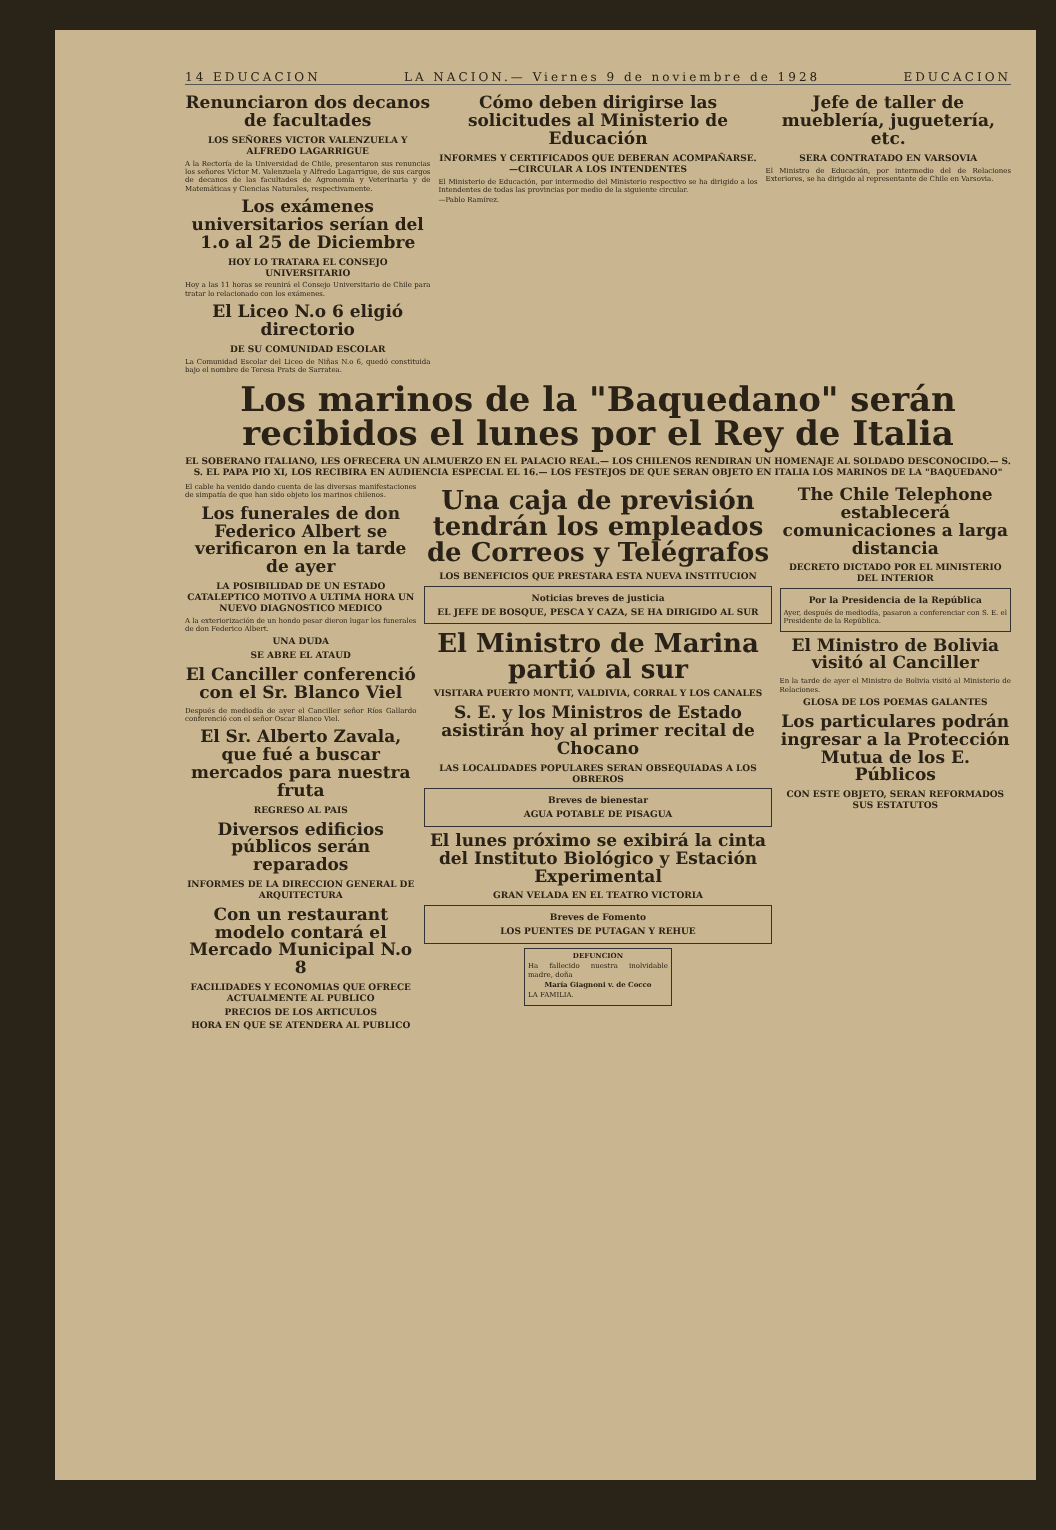14 EDUCACION LA NACION.— Viernes 9 de noviembre de 1928 EDUCACION
Renunciaron dos decanos de facultades
LOS SEÑORES VICTOR VALENZUELA Y ALFREDO LAGARRIGUE
A la Rectoría de la Universidad de Chile, presentaron sus renuncias los señores Víctor M. Valenzuela y Alfredo Lagarrigue, de sus cargos de decanos de las facultades de Agronomía y Veterinaria y de Matemáticas y Ciencias Naturales, respectivamente.
Los exámenes universitarios serían del 1.o al 25 de Diciembre
HOY LO TRATARA EL CONSEJO UNIVERSITARIO
Hoy a las 11 horas se reunirá el Consejo Universitario de Chile para tratar lo relacionado con los exámenes.
El Liceo N.o 6 eligió directorio
DE SU COMUNIDAD ESCOLAR
La Comunidad Escolar del Liceo de Niñas N.o 6, quedó constituida bajo el nombre de Teresa Prats de Sarratea.
Cómo deben dirigirse las solicitudes al Ministerio de Educación
INFORMES Y CERTIFICADOS QUE DEBERAN ACOMPAÑARSE.—CIRCULAR A LOS INTENDENTES
El Ministerio de Educación, por intermedio del Ministerio respectivo se ha dirigido a los Intendentes de todas las provincias por medio de la siguiente circular.
—Pablo Ramírez.
Jefe de taller de mueblería, juguetería, etc.
SERA CONTRATADO EN VARSOVIA
El Ministro de Educación, por intermedio del de Relaciones Exteriores, se ha dirigido al representante de Chile en Varsovia.
Los marinos de la "Baquedano" serán recibidos el lunes por el Rey de Italia
EL SOBERANO ITALIANO, LES OFRECERA UN ALMUERZO EN EL PALACIO REAL.— LOS CHILENOS RENDIRAN UN HOMENAJE AL SOLDADO DESCONOCIDO.— S. S. EL PAPA PIO XI, LOS RECIBIRA EN AUDIENCIA ESPECIAL EL 16.— LOS FESTEJOS DE QUE SERAN OBJETO EN ITALIA LOS MARINOS DE LA "BAQUEDANO"
El cable ha venido dando cuenta de las diversas manifestaciones de simpatía de que han sido objeto los marinos chilenos.
Los funerales de don Federico Albert se verificaron en la tarde de ayer
LA POSIBILIDAD DE UN ESTADO CATALEPTICO MOTIVO A ULTIMA HORA UN NUEVO DIAGNOSTICO MEDICO
A la exteriorización de un hondo pesar dieron lugar los funerales de don Federico Albert.
UNA DUDA
SE ABRE EL ATAUD
El Canciller conferenció con el Sr. Blanco Viel
Después de mediodía de ayer el Canciller señor Ríos Gallardo conferenció con el señor Oscar Blanco Viel.
El Sr. Alberto Zavala, que fué a buscar mercados para nuestra fruta
REGRESO AL PAIS
Diversos edificios públicos serán reparados
INFORMES DE LA DIRECCION GENERAL DE ARQUITECTURA
Con un restaurant modelo contará el Mercado Municipal N.o 8
FACILIDADES Y ECONOMIAS QUE OFRECE ACTUALMENTE AL PUBLICO
PRECIOS DE LOS ARTICULOS
HORA EN QUE SE ATENDERA AL PUBLICO
Una caja de previsión tendrán los empleados de Correos y Telégrafos
LOS BENEFICIOS QUE PRESTARA ESTA NUEVA INSTITUCION
Noticias breves de justicia
EL JEFE DE BOSQUE, PESCA Y CAZA, SE HA DIRIGIDO AL SUR
El Ministro de Marina partió al sur
VISITARA PUERTO MONTT, VALDIVIA, CORRAL Y LOS CANALES
S. E. y los Ministros de Estado asistirán hoy al primer recital de Chocano
LAS LOCALIDADES POPULARES SERAN OBSEQUIADAS A LOS OBREROS
Breves de bienestar
AGUA POTABLE DE PISAGUA
El lunes próximo se exibirá la cinta del Instituto Biológico y Estación Experimental
GRAN VELADA EN EL TEATRO VICTORIA
Breves de Fomento
LOS PUENTES DE PUTAGAN Y REHUE
DEFUNCION
Ha fallecido nuestra inolvidable madre, doña
María Giagnoni v. de Cocco
LA FAMILIA.
The Chile Telephone establecerá comunicaciones a larga distancia
DECRETO DICTADO POR EL MINISTERIO DEL INTERIOR
Por la Presidencia de la República
Ayer, después de mediodía, pasaron a conferenciar con S. E. el Presidente de la República.
El Ministro de Bolivia visitó al Canciller
En la tarde de ayer el Ministro de Bolivia visitó al Ministerio de Relaciones.
GLOSA DE LOS POEMAS GALANTES
Los particulares podrán ingresar a la Protección Mutua de los E. Públicos
CON ESTE OBJETO, SERAN REFORMADOS SUS ESTATUTOS